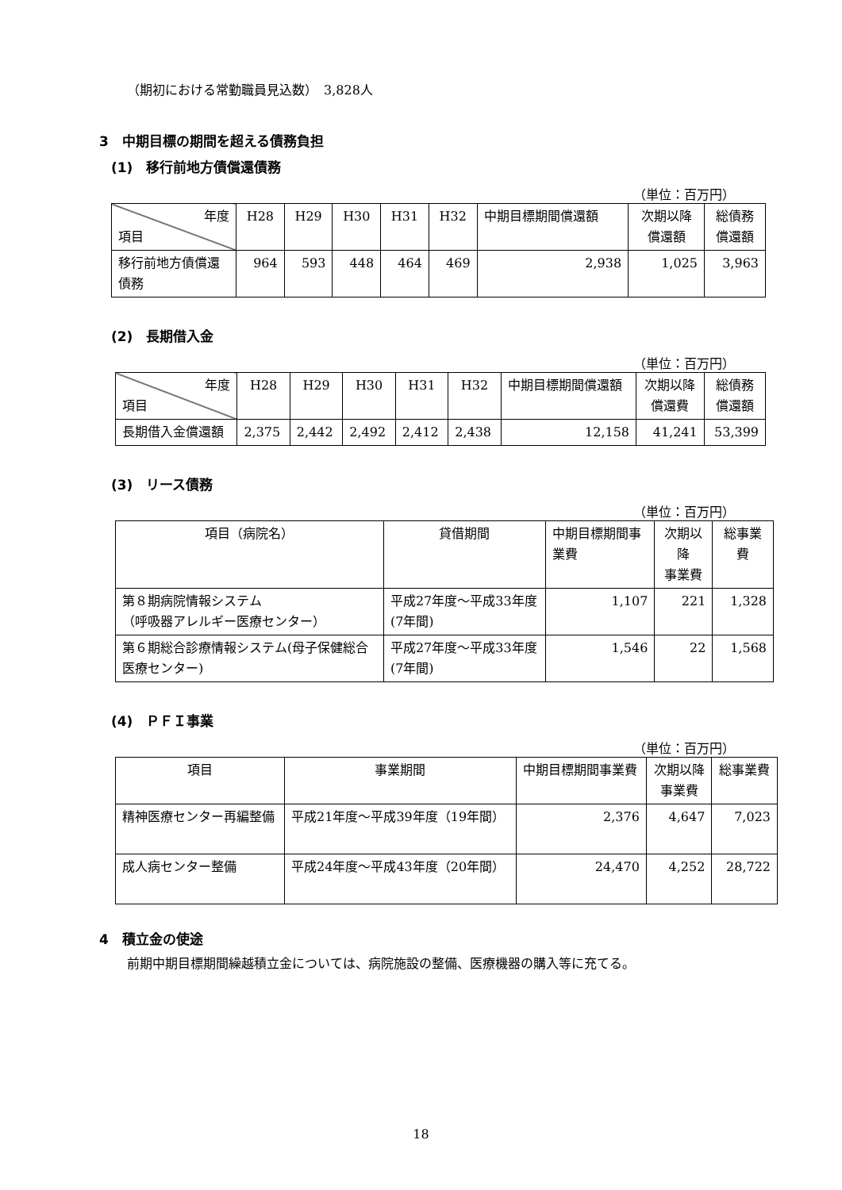（期初における常勤職員見込数）　3,828人
3　中期目標の期間を超える債務負担
(1)　移行前地方債償還債務
（単位：百万円）
| 年度 項目 | H28 | H29 | H30 | H31 | H32 | 中期目標期間償還額 | 次期以降 償還額 | 総債務 償還額 |
| --- | --- | --- | --- | --- | --- | --- | --- | --- |
| 移行前地方債償還債務 | 964 | 593 | 448 | 464 | 469 | 2,938 | 1,025 | 3,963 |
(2)　長期借入金
（単位：百万円）
| 年度 項目 | H28 | H29 | H30 | H31 | H32 | 中期目標期間償還額 | 次期以降 償還費 | 総債務 償還額 |
| --- | --- | --- | --- | --- | --- | --- | --- | --- |
| 長期借入金償還額 | 2,375 | 2,442 | 2,492 | 2,412 | 2,438 | 12,158 | 41,241 | 53,399 |
(3)　リース債務
（単位：百万円）
| 項目（病院名） | 貸借期間 | 中期目標期間事業費 | 次期以降 事業費 | 総事業費 |
| --- | --- | --- | --- | --- |
| 第８期病院情報システム （呼吸器アレルギー医療センター） | 平成27年度～平成33年度(7年間) | 1,107 | 221 | 1,328 |
| 第６期総合診療情報システム(母子保健総合医療センター) | 平成27年度～平成33年度(7年間) | 1,546 | 22 | 1,568 |
(4)　ＰＦＩ事業
（単位：百万円）
| 項目 | 事業期間 | 中期目標期間事業費 | 次期以降 事業費 | 総事業費 |
| --- | --- | --- | --- | --- |
| 精神医療センター再編整備 | 平成21年度～平成39年度（19年間） | 2,376 | 4,647 | 7,023 |
| 成人病センター整備 | 平成24年度～平成43年度（20年間） | 24,470 | 4,252 | 28,722 |
4　積立金の使途
前期中期目標期間繰越積立金については、病院施設の整備、医療機器の購入等に充てる。
18